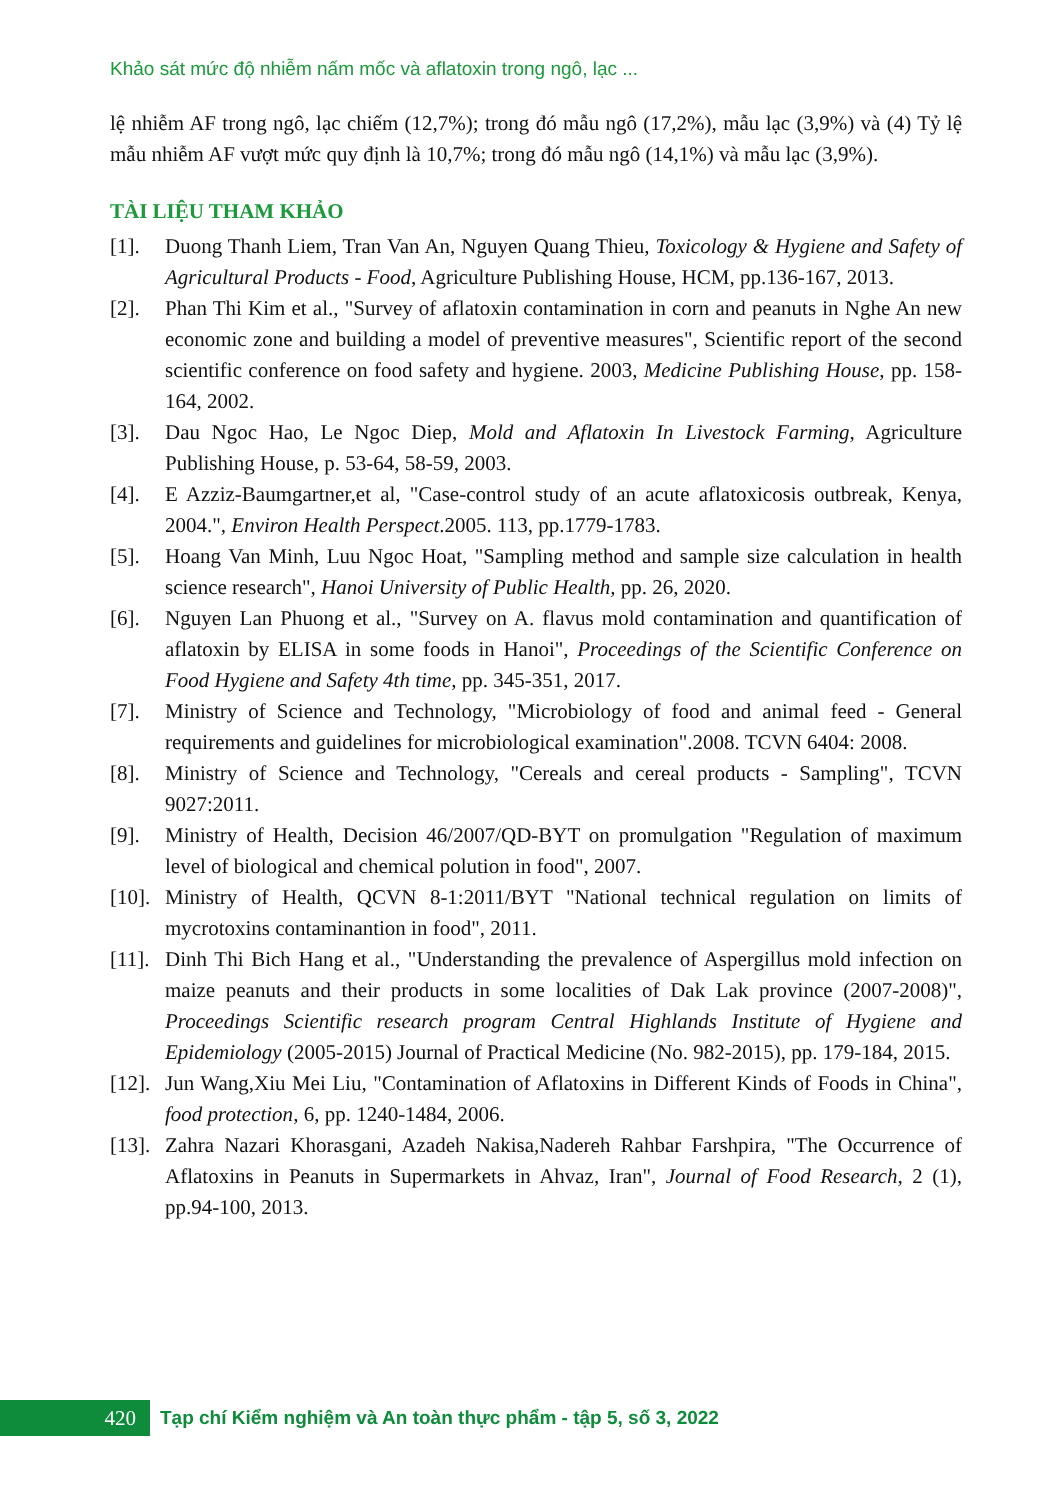Khảo sát mức độ nhiễm nấm mốc và aflatoxin trong ngô, lạc ...
lệ nhiễm AF trong ngô, lạc chiếm (12,7%); trong đó mẫu ngô (17,2%), mẫu lạc (3,9%) và (4) Tỷ lệ mẫu nhiễm AF vượt mức quy định là 10,7%; trong đó mẫu ngô (14,1%) và mẫu lạc (3,9%).
TÀI LIỆU THAM KHẢO
[1]. Duong Thanh Liem, Tran Van An, Nguyen Quang Thieu, Toxicology & Hygiene and Safety of Agricultural Products - Food, Agriculture Publishing House, HCM, pp.136-167, 2013.
[2]. Phan Thi Kim et al., "Survey of aflatoxin contamination in corn and peanuts in Nghe An new economic zone and building a model of preventive measures", Scientific report of the second scientific conference on food safety and hygiene. 2003, Medicine Publishing House, pp. 158-164, 2002.
[3]. Dau Ngoc Hao, Le Ngoc Diep, Mold and Aflatoxin In Livestock Farming, Agriculture Publishing House, p. 53-64, 58-59, 2003.
[4]. E Azziz-Baumgartner,et al, "Case-control study of an acute aflatoxicosis outbreak, Kenya, 2004.", Environ Health Perspect.2005. 113, pp.1779-1783.
[5]. Hoang Van Minh, Luu Ngoc Hoat, "Sampling method and sample size calculation in health science research", Hanoi University of Public Health, pp. 26, 2020.
[6]. Nguyen Lan Phuong et al., "Survey on A. flavus mold contamination and quantification of aflatoxin by ELISA in some foods in Hanoi", Proceedings of the Scientific Conference on Food Hygiene and Safety 4th time, pp. 345-351, 2017.
[7]. Ministry of Science and Technology, "Microbiology of food and animal feed - General requirements and guidelines for microbiological examination".2008. TCVN 6404: 2008.
[8]. Ministry of Science and Technology, "Cereals and cereal products - Sampling", TCVN 9027:2011.
[9]. Ministry of Health, Decision 46/2007/QD-BYT on promulgation "Regulation of maximum level of biological and chemical polution in food", 2007.
[10]. Ministry of Health, QCVN 8-1:2011/BYT "National technical regulation on limits of mycrotoxins contaminantion in food", 2011.
[11]. Dinh Thi Bich Hang et al., "Understanding the prevalence of Aspergillus mold infection on maize peanuts and their products in some localities of Dak Lak province (2007-2008)", Proceedings Scientific research program Central Highlands Institute of Hygiene and Epidemiology (2005-2015) Journal of Practical Medicine (No. 982-2015), pp. 179-184, 2015.
[12]. Jun Wang,Xiu Mei Liu, "Contamination of Aflatoxins in Different Kinds of Foods in China", food protection, 6, pp. 1240-1484, 2006.
[13]. Zahra Nazari Khorasgani, Azadeh Nakisa,Nadereh Rahbar Farshpira, "The Occurrence of Aflatoxins in Peanuts in Supermarkets in Ahvaz, Iran", Journal of Food Research, 2 (1), pp.94-100, 2013.
420
Tạp chí Kiểm nghiệm và An toàn thực phẩm - tập 5, số 3, 2022